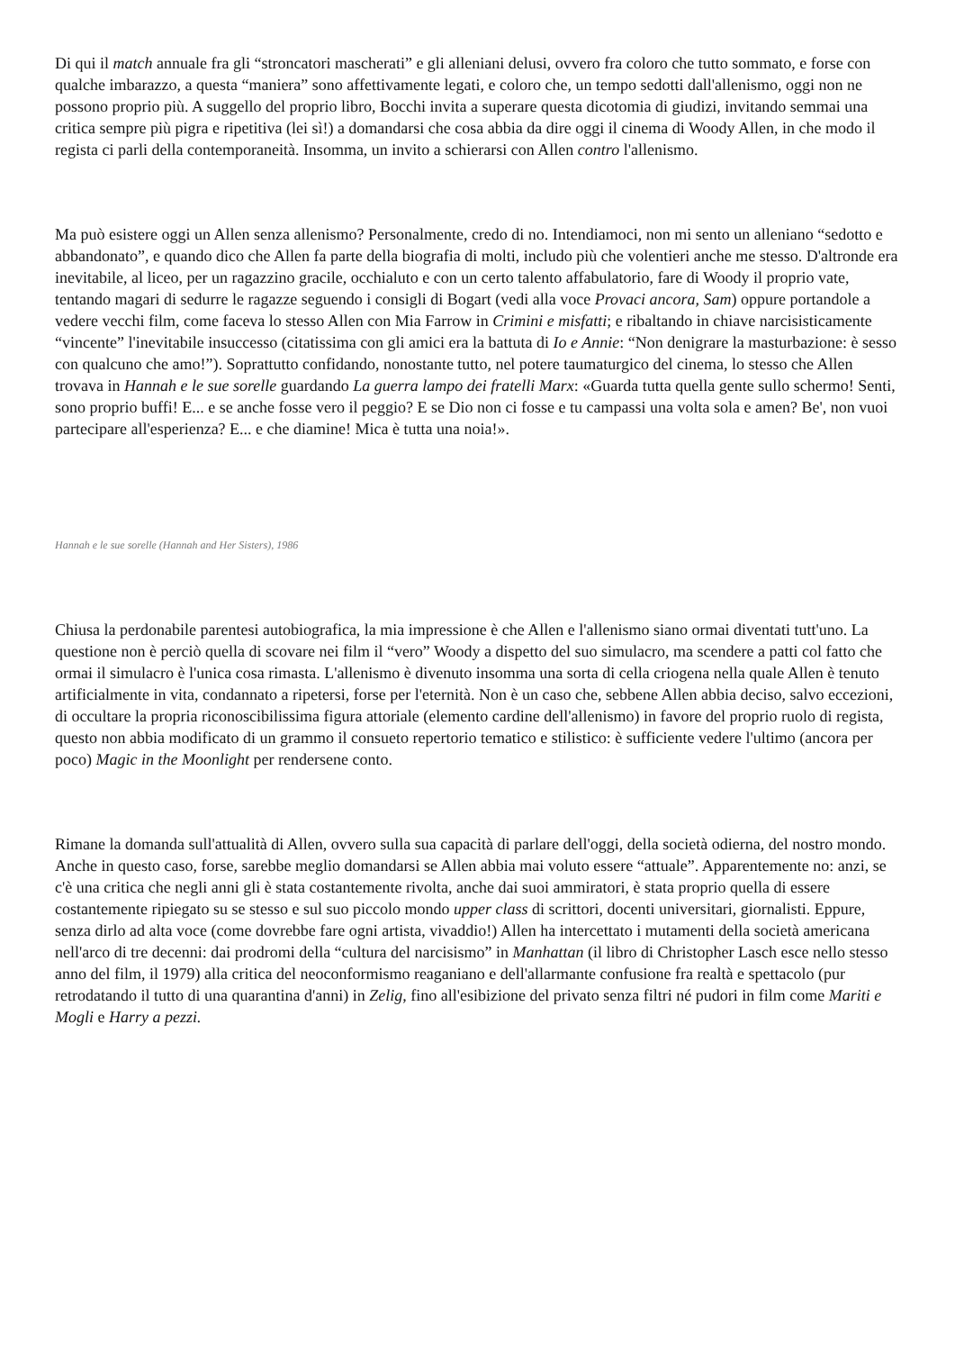Di qui il match annuale fra gli “stroncatori mascherati” e gli alleniani delusi, ovvero fra coloro che tutto sommato, e forse con qualche imbarazzo, a questa “maniera” sono affettivamente legati, e coloro che, un tempo sedotti dall'allenismo, oggi non ne possono proprio più. A suggello del proprio libro, Bocchi invita a superare questa dicotomia di giudizi, invitando semmai una critica sempre più pigra e ripetitiva (lei sì!) a domandarsi che cosa abbia da dire oggi il cinema di Woody Allen, in che modo il regista ci parli della contemporaneità. Insomma, un invito a schierarsi con Allen contro l'allenismo.
Ma può esistere oggi un Allen senza allenismo? Personalmente, credo di no. Intendiamoci, non mi sento un alleniano “sedotto e abbandonato”, e quando dico che Allen fa parte della biografia di molti, includo più che volentieri anche me stesso. D'altronde era inevitabile, al liceo, per un ragazzino gracile, occhialuto e con un certo talento affabulatorio, fare di Woody il proprio vate, tentando magari di sedurre le ragazze seguendo i consigli di Bogart (vedi alla voce Provaci ancora, Sam) oppure portandole a vedere vecchi film, come faceva lo stesso Allen con Mia Farrow in Crimini e misfatti; e ribaltando in chiave narcisisticamente “vincente” l'inevitabile insuccesso (citatissima con gli amici era la battuta di Io e Annie: “Non denigrare la masturbazione: è sesso con qualcuno che amo!”). Soprattutto confidando, nonostante tutto, nel potere taumaturgico del cinema, lo stesso che Allen trovava in Hannah e le sue sorelle guardando La guerra lampo dei fratelli Marx: «Guarda tutta quella gente sullo schermo! Senti, sono proprio buffi! E... e se anche fosse vero il peggio? E se Dio non ci fosse e tu campassi una volta sola e amen? Be', non vuoi partecipare all'esperienza? E... e che diamine! Mica è tutta una noia!».
Hannah e le sue sorelle (Hannah and Her Sisters), 1986
Chiusa la perdonabile parentesi autobiografica, la mia impressione è che Allen e l'allenismo siano ormai diventati tutt'uno. La questione non è perciò quella di scovare nei film il “vero” Woody a dispetto del suo simulacro, ma scendere a patti col fatto che ormai il simulacro è l'unica cosa rimasta. L'allenismo è divenuto insomma una sorta di cella criogena nella quale Allen è tenuto artificialmente in vita, condannato a ripetersi, forse per l'eternità. Non è un caso che, sebbene Allen abbia deciso, salvo eccezioni, di occultare la propria riconoscibilissima figura attoriale (elemento cardine dell'allenismo) in favore del proprio ruolo di regista, questo non abbia modificato di un grammo il consueto repertorio tematico e stilistico: è sufficiente vedere l'ultimo (ancora per poco) Magic in the Moonlight per rendersene conto.
Rimane la domanda sull'attualità di Allen, ovvero sulla sua capacità di parlare dell'oggi, della società odierna, del nostro mondo. Anche in questo caso, forse, sarebbe meglio domandarsi se Allen abbia mai voluto essere “attuale”. Apparentemente no: anzi, se c'è una critica che negli anni gli è stata costantemente rivolta, anche dai suoi ammiratori, è stata proprio quella di essere costantemente ripiegato su se stesso e sul suo piccolo mondo upper class di scrittori, docenti universitari, giornalisti. Eppure, senza dirlo ad alta voce (come dovrebbe fare ogni artista, vivaddio!) Allen ha intercettato i mutamenti della società americana nell'arco di tre decenni: dai prodromi della “cultura del narcisismo” in Manhattan (il libro di Christopher Lasch esce nello stesso anno del film, il 1979) alla critica del neoconformismo reaganiano e dell'allarmante confusione fra realtà e spettacolo (pur retrodatando il tutto di una quarantina d'anni) in Zelig, fino all'esibizione del privato senza filtri né pudori in film come Mariti e Mogli e Harry a pezzi.